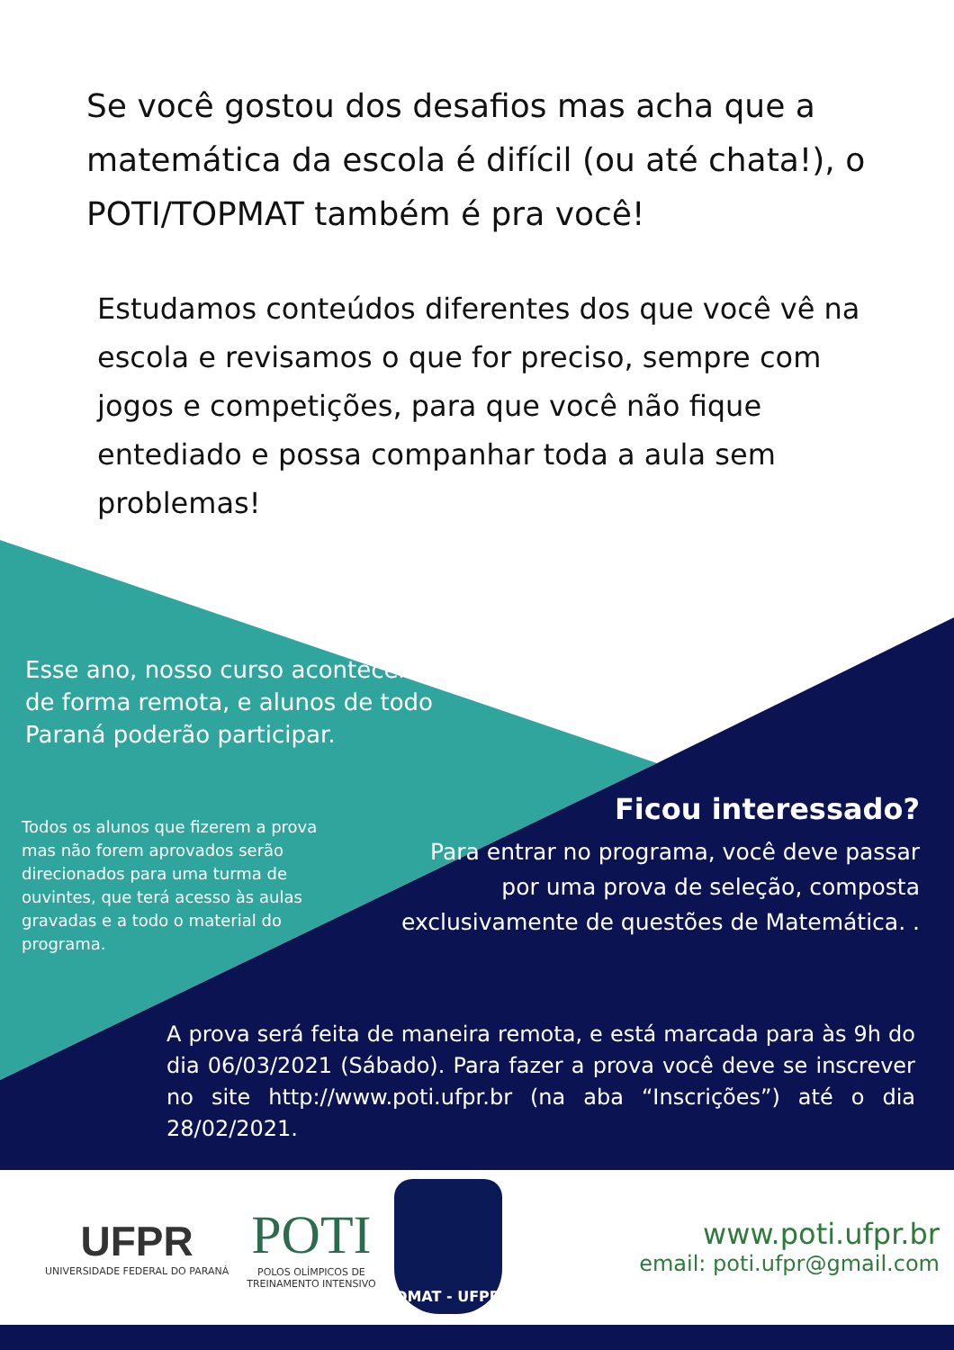Se você gostou dos desafios mas acha que a matemática da escola é difícil (ou até chata!), o POTI/TOPMAT também é pra você!
Estudamos conteúdos diferentes dos que você vê na escola e revisamos o que for preciso, sempre com jogos e competições, para que você não fique entediado e possa companhar toda a aula sem problemas!
Esse ano, nosso curso acontecerá de forma remota, e alunos de todo Paraná poderão participar.
Todos os alunos que fizerem a prova mas não forem aprovados serão direcionados para uma turma de ouvintes, que terá acesso às aulas gravadas e a todo o material do programa.
Ficou interessado?
Para entrar no programa, você deve passar por uma prova de seleção, composta exclusivamente de questões de Matemática. .
A prova será feita de maneira remota, e está marcada para às 9h do dia 06/03/2021 (Sábado). Para fazer a prova você deve se inscrever no site http://www.poti.ufpr.br (na aba “Inscrições”) até o dia 28/02/2021.
UFPR
UNIVERSIDADE FEDERAL DO PARANÁ
POTI
POLOS OLÍMPICOS DE
TREINAMENTO INTENSIVO
DMAT - UFPR
www.poti.ufpr.br
email: poti.ufpr@gmail.com